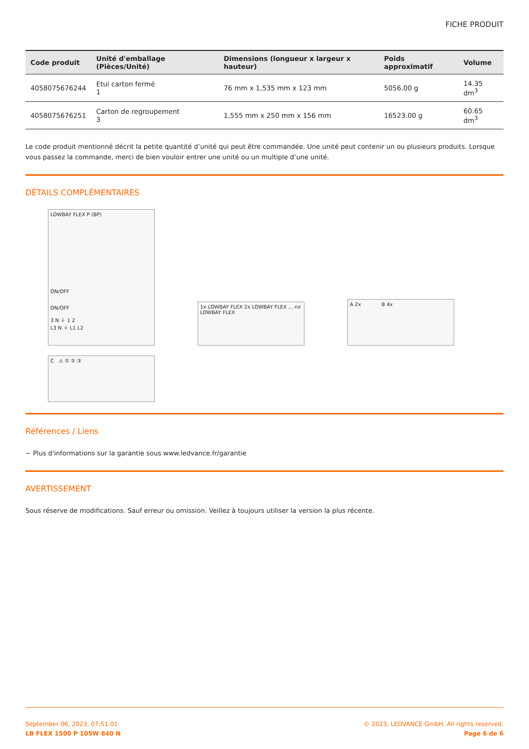FICHE PRODUIT
| Code produit | Unité d'emballage (Pièces/Unité) | Dimensions (longueur x largeur x hauteur) | Poids approximatif | Volume |
| --- | --- | --- | --- | --- |
| 4058075676244 | Etui carton fermé 1 | 76 mm x 1,535 mm x 123 mm | 5056.00 g | 14.35 dm<sup>3</sup> |
| 4058075676251 | Carton de regroupement 3 | 1,555 mm x 250 mm x 156 mm | 16523.00 g | 60.65 dm<sup>3</sup> |
Le code produit mentionné décrit la petite quantité d’unité qui peut être commandée. Une unité peut contenir un ou plusieurs produits. Lorsque vous passez la commande, merci de bien vouloir entrer une unité ou un multiple d’une unité.
DÉTAILS COMPLÉMENTAIRES
LOWBAY FLEX P (BP)
ON/OFF
ON/OFF
3 N ⏚ 1 2
L3 N ⏚ L1 L2
1x LOWBAY FLEX 2x LOWBAY FLEX ... nx LOWBAY FLEX
A 2x B 4x
C ⚠ ① ② ③
Références / Liens
− Plus d'informations sur la garantie sous www.ledvance.fr/garantie
AVERTISSEMENT
Sous réserve de modifications. Sauf erreur ou omission. Veillez à toujours utiliser la version la plus récente.
September 06, 2023, 07:51:01
LB FLEX 1500 P 105W 840 N
© 2023, LEDVANCE GmbH. All rights reserved.
Page 6 de 6